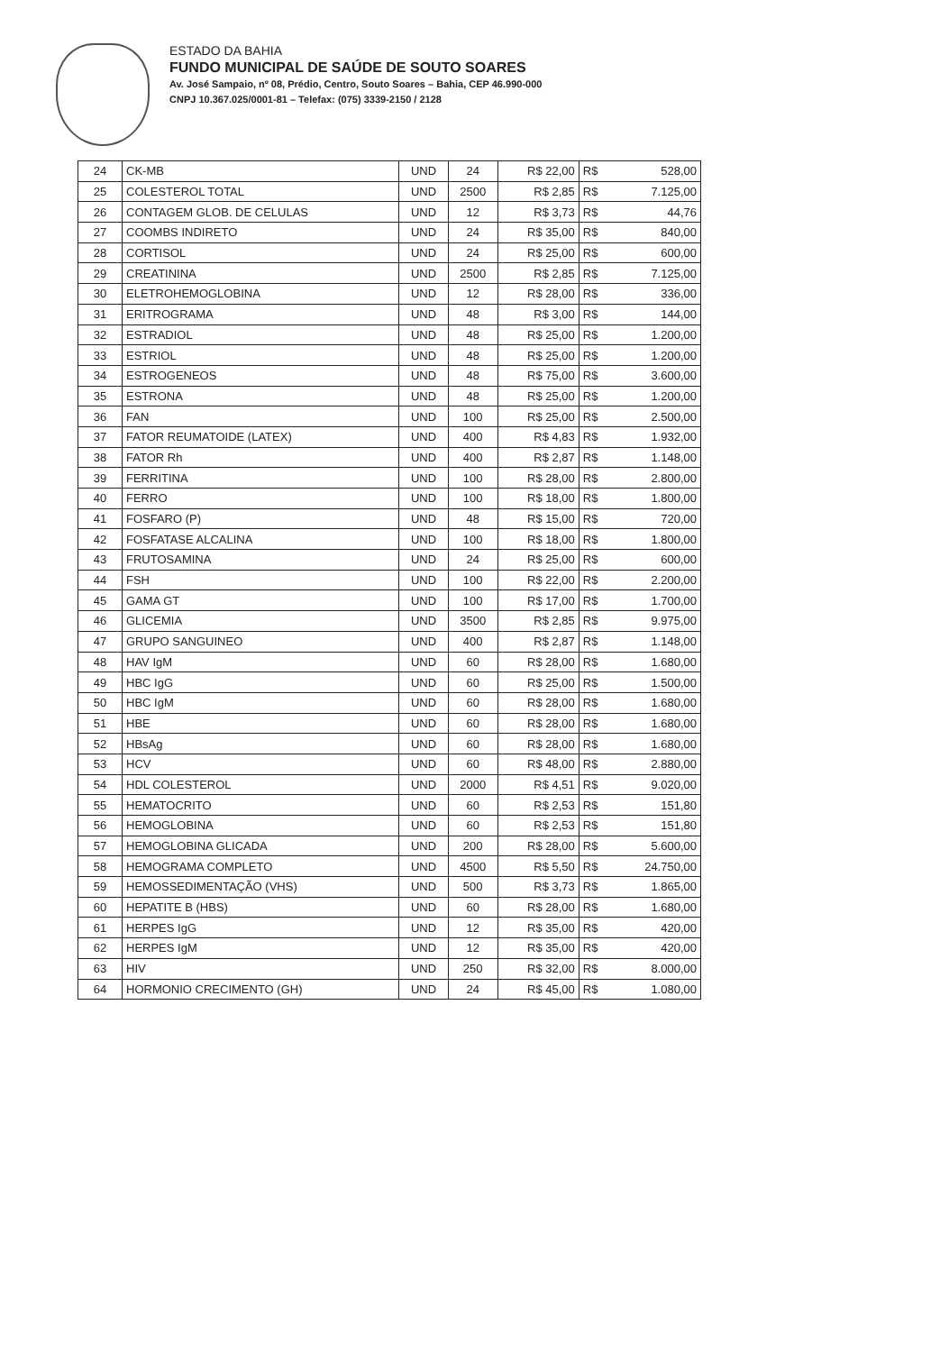ESTADO DA BAHIA
FUNDO MUNICIPAL DE SAÚDE DE SOUTO SOARES
Av. José Sampaio, nº 08, Prédio, Centro, Souto Soares – Bahia, CEP 46.990-000
CNPJ 10.367.025/0001-81 – Telefax: (075) 3339-2150 / 2128
| 24 | CK-MB | UND | 24 | R$ 22,00 | R$ | 528,00 |
| 25 | COLESTEROL TOTAL | UND | 2500 | R$ 2,85 | R$ | 7.125,00 |
| 26 | CONTAGEM GLOB. DE CELULAS | UND | 12 | R$ 3,73 | R$ | 44,76 |
| 27 | COOMBS INDIRETO | UND | 24 | R$ 35,00 | R$ | 840,00 |
| 28 | CORTISOL | UND | 24 | R$ 25,00 | R$ | 600,00 |
| 29 | CREATININA | UND | 2500 | R$ 2,85 | R$ | 7.125,00 |
| 30 | ELETROHEMOGLOBINA | UND | 12 | R$ 28,00 | R$ | 336,00 |
| 31 | ERITROGRAMA | UND | 48 | R$ 3,00 | R$ | 144,00 |
| 32 | ESTRADIOL | UND | 48 | R$ 25,00 | R$ | 1.200,00 |
| 33 | ESTRIOL | UND | 48 | R$ 25,00 | R$ | 1.200,00 |
| 34 | ESTROGENEOS | UND | 48 | R$ 75,00 | R$ | 3.600,00 |
| 35 | ESTRONA | UND | 48 | R$ 25,00 | R$ | 1.200,00 |
| 36 | FAN | UND | 100 | R$ 25,00 | R$ | 2.500,00 |
| 37 | FATOR REUMATOIDE (LATEX) | UND | 400 | R$ 4,83 | R$ | 1.932,00 |
| 38 | FATOR Rh | UND | 400 | R$ 2,87 | R$ | 1.148,00 |
| 39 | FERRITINA | UND | 100 | R$ 28,00 | R$ | 2.800,00 |
| 40 | FERRO | UND | 100 | R$ 18,00 | R$ | 1.800,00 |
| 41 | FOSFARO (P) | UND | 48 | R$ 15,00 | R$ | 720,00 |
| 42 | FOSFATASE ALCALINA | UND | 100 | R$ 18,00 | R$ | 1.800,00 |
| 43 | FRUTOSAMINA | UND | 24 | R$ 25,00 | R$ | 600,00 |
| 44 | FSH | UND | 100 | R$ 22,00 | R$ | 2.200,00 |
| 45 | GAMA GT | UND | 100 | R$ 17,00 | R$ | 1.700,00 |
| 46 | GLICEMIA | UND | 3500 | R$ 2,85 | R$ | 9.975,00 |
| 47 | GRUPO SANGUINEO | UND | 400 | R$ 2,87 | R$ | 1.148,00 |
| 48 | HAV IgM | UND | 60 | R$ 28,00 | R$ | 1.680,00 |
| 49 | HBC IgG | UND | 60 | R$ 25,00 | R$ | 1.500,00 |
| 50 | HBC IgM | UND | 60 | R$ 28,00 | R$ | 1.680,00 |
| 51 | HBE | UND | 60 | R$ 28,00 | R$ | 1.680,00 |
| 52 | HBsAg | UND | 60 | R$ 28,00 | R$ | 1.680,00 |
| 53 | HCV | UND | 60 | R$ 48,00 | R$ | 2.880,00 |
| 54 | HDL COLESTEROL | UND | 2000 | R$ 4,51 | R$ | 9.020,00 |
| 55 | HEMATOCRITO | UND | 60 | R$ 2,53 | R$ | 151,80 |
| 56 | HEMOGLOBINA | UND | 60 | R$ 2,53 | R$ | 151,80 |
| 57 | HEMOGLOBINA GLICADA | UND | 200 | R$ 28,00 | R$ | 5.600,00 |
| 58 | HEMOGRAMA COMPLETO | UND | 4500 | R$ 5,50 | R$ | 24.750,00 |
| 59 | HEMOSSEDIMENTAÇÃO (VHS) | UND | 500 | R$ 3,73 | R$ | 1.865,00 |
| 60 | HEPATITE B (HBS) | UND | 60 | R$ 28,00 | R$ | 1.680,00 |
| 61 | HERPES IgG | UND | 12 | R$ 35,00 | R$ | 420,00 |
| 62 | HERPES IgM | UND | 12 | R$ 35,00 | R$ | 420,00 |
| 63 | HIV | UND | 250 | R$ 32,00 | R$ | 8.000,00 |
| 64 | HORMONIO CRECIMENTO (GH) | UND | 24 | R$ 45,00 | R$ | 1.080,00 |